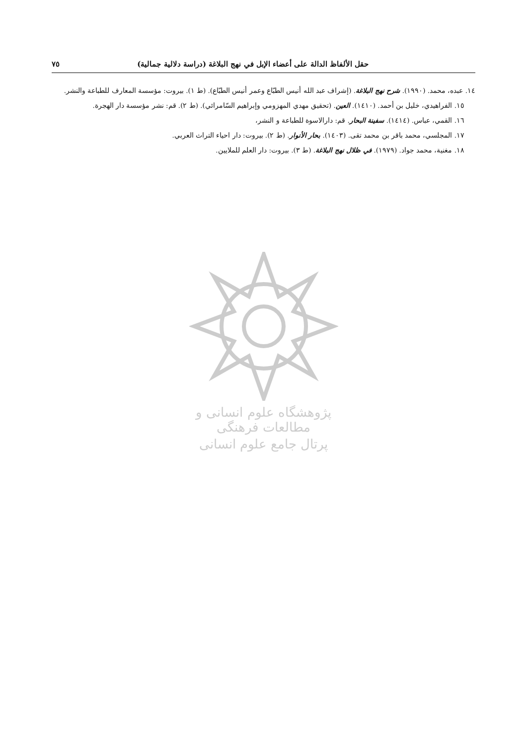حقل الألفاظ الدالة على أعضاء الإبل في نهج البلاغة (دراسة دلالية جمالية) ٧٥
١٤. عبده، محمد. (١٩٩٠). شرح نهج البلاغة. (إشراف عبد الله أنيس الطبّاع وعمر أنيس الطبّاع). (ط ١). بيروت: مؤسسة المعارف للطباعة والنشر.
١٥. الفراهيدي، خليل بن أحمد. (١٤١٠). العين. (تحقيق مهدي المهزومي وإبراهيم السّامرائي). (ط ٢). قم: نشر مؤسسة دار الهجرة.
١٦. القمي، عباس. (١٤١٤). سفينة البحار. قم: دارالاسوة للطباعة و النشر،
١٧. المجلسي، محمد باقر بن محمد تقی. (١٤٠٣). بحار الأنوار. (ط ٢). بيروت: دار احياء التراث العربي.
١٨. مغنية، محمد جواد. (١٩٧٩). في ظلال نهج البلاغة. (ط ٣). بيروت: دار العلم للملايين.
پژوهشگاه علوم انسانی و مطالعات فرهنگی
پرتال جامع علوم انسانی